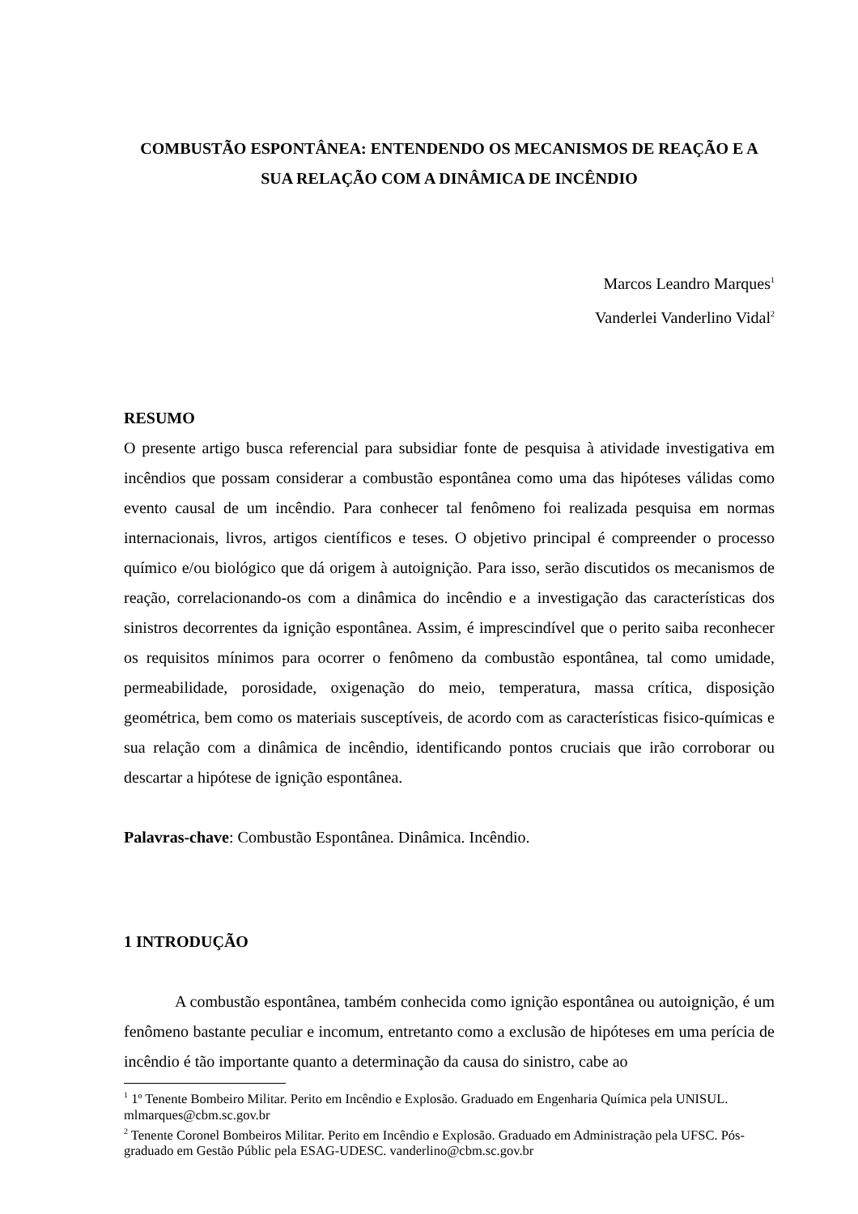COMBUSTÃO ESPONTÂNEA: ENTENDENDO OS MECANISMOS DE REAÇÃO E A SUA RELAÇÃO COM A DINÂMICA DE INCÊNDIO
Marcos Leandro Marques<sup>1</sup>
Vanderlei Vanderlino Vidal<sup>2</sup>
RESUMO
O presente artigo busca referencial para subsidiar fonte de pesquisa à atividade investigativa em incêndios que possam considerar a combustão espontânea como uma das hipóteses válidas como evento causal de um incêndio. Para conhecer tal fenômeno foi realizada pesquisa em normas internacionais, livros, artigos científicos e teses. O objetivo principal é compreender o processo químico e/ou biológico que dá origem à autoignição. Para isso, serão discutidos os mecanismos de reação, correlacionando-os com a dinâmica do incêndio e a investigação das características dos sinistros decorrentes da ignição espontânea. Assim, é imprescindível que o perito saiba reconhecer os requisitos mínimos para ocorrer o fenômeno da combustão espontânea, tal como umidade, permeabilidade, porosidade, oxigenação do meio, temperatura, massa crítica, disposição geométrica, bem como os materiais susceptíveis, de acordo com as características fisico-químicas e sua relação com a dinâmica de incêndio, identificando pontos cruciais que irão corroborar ou descartar a hipótese de ignição espontânea.
Palavras-chave: Combustão Espontânea. Dinâmica. Incêndio.
1 INTRODUÇÃO
A combustão espontânea, também conhecida como ignição espontânea ou autoignição, é um fenômeno bastante peculiar e incomum, entretanto como a exclusão de hipóteses em uma perícia de incêndio é tão importante quanto a determinação da causa do sinistro, cabe ao
<sup>1</sup> 1º Tenente Bombeiro Militar. Perito em Incêndio e Explosão. Graduado em Engenharia Química pela UNISUL. mlmarques@cbm.sc.gov.br
<sup>2</sup> Tenente Coronel Bombeiros Militar. Perito em Incêndio e Explosão. Graduado em Administração pela UFSC. Pós-graduado em Gestão Públic pela ESAG-UDESC. vanderlino@cbm.sc.gov.br